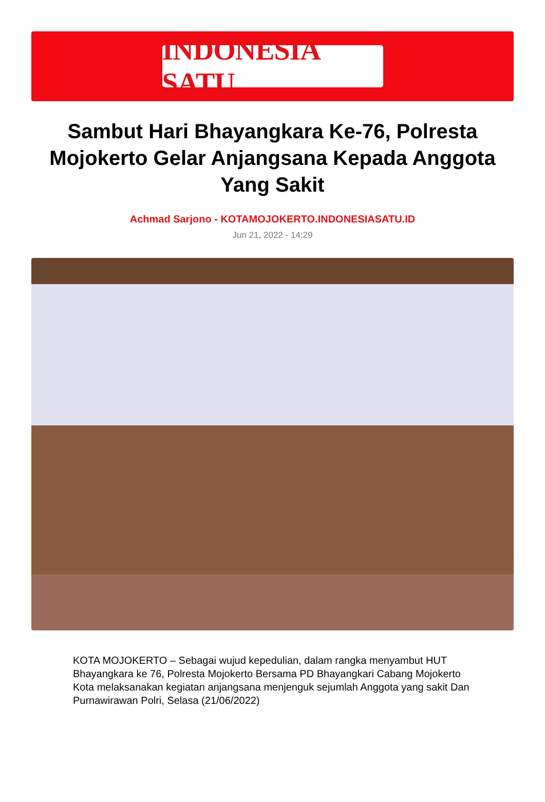INDONESIA SATU
Sambut Hari Bhayangkara Ke-76, Polresta Mojokerto Gelar Anjangsana Kepada Anggota Yang Sakit
Achmad Sarjono - KOTAMOJOKERTO.INDONESIASATU.ID
Jun 21, 2022 - 14:29
KOTA MOJOKERTO – Sebagai wujud kepedulian, dalam rangka menyambut HUT Bhayangkara ke 76, Polresta Mojokerto Bersama PD Bhayangkari Cabang Mojokerto Kota melaksanakan kegiatan anjangsana menjenguk sejumlah Anggota yang sakit Dan Purnawirawan Polri, Selasa (21/06/2022)